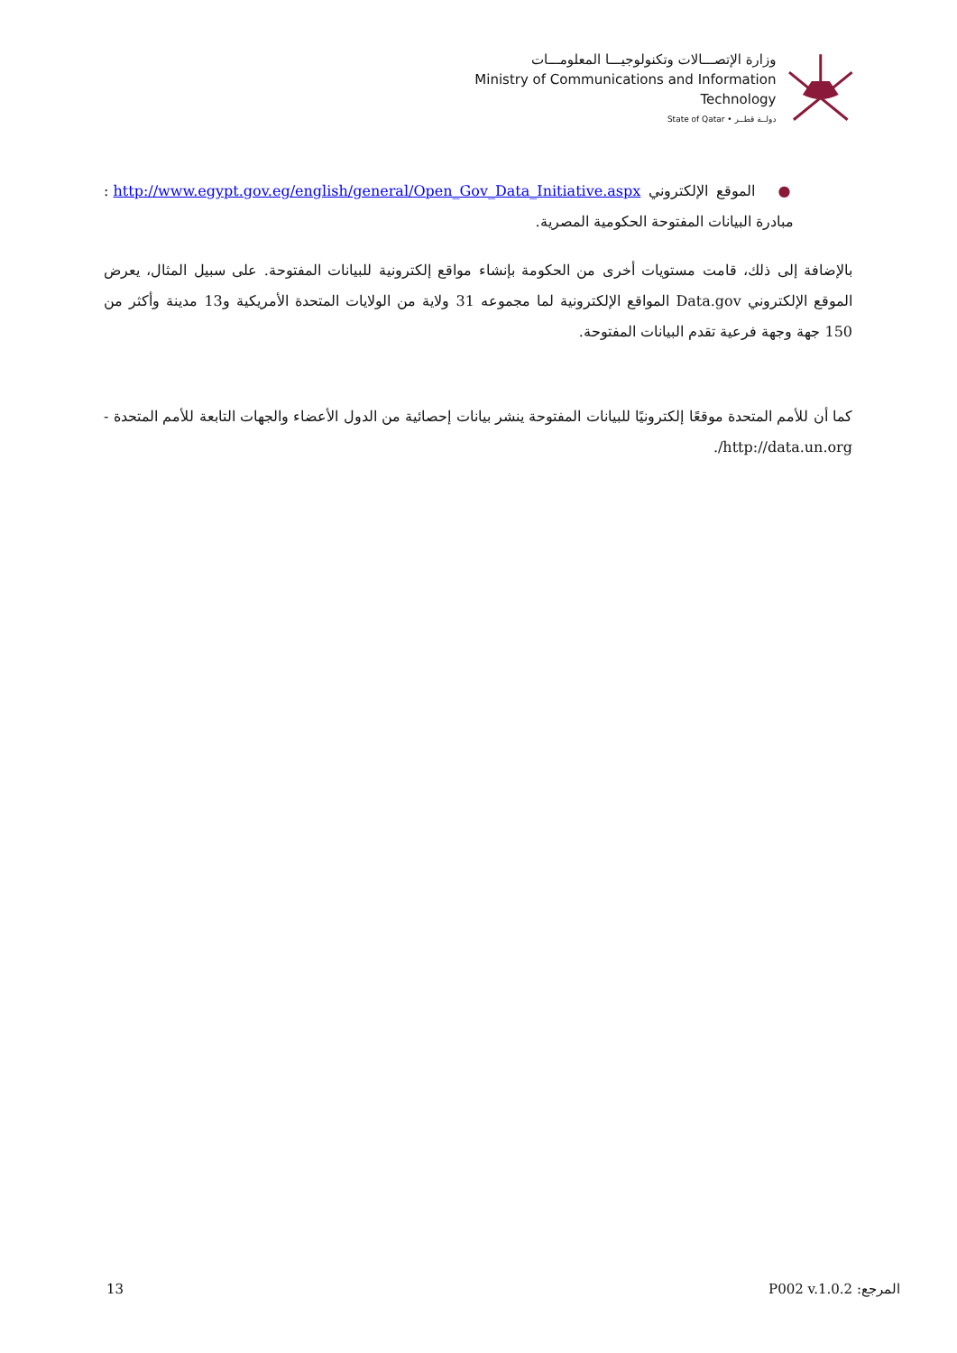وزارة الإتصـــالات وتكنولوجيـــا المعلومـــات
Ministry of Communications and Information Technology
State of Qatar • دولــة قطــر
● الموقع الإلكتروني http://www.egypt.gov.eg/english/general/Open_Gov_Data_Initiative.aspx : مبادرة البيانات المفتوحة الحكومية المصرية.
بالإضافة إلى ذلك، قامت مستويات أخرى من الحكومة بإنشاء مواقع إلكترونية للبيانات المفتوحة. على سبيل المثال، يعرض الموقع الإلكتروني Data.gov المواقع الإلكترونية لما مجموعه 31 ولاية من الولايات المتحدة الأمريكية و13 مدينة وأكثر من 150 جهة وجهة فرعية تقدم البيانات المفتوحة.
كما أن للأمم المتحدة موقعًا إلكترونيًا للبيانات المفتوحة ينشر بيانات إحصائية من الدول الأعضاء والجهات التابعة للأمم المتحدة - http://data.un.org/.
13 المرجع: P002 v.1.0.2